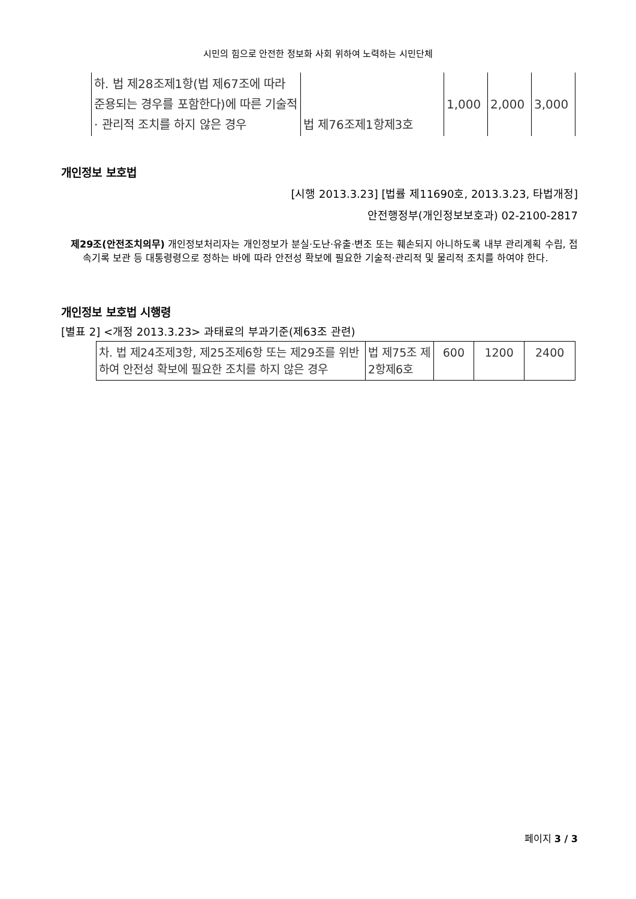시민의 힘으로 안전한 정보화 사회 위하여 노력하는 시민단체
| 하. 법 제28조제1항(법 제67조에 따라 준용되는 경우를 포함한다)에 따른 기술적 · 관리적 조치를 하지 않은 경우 | 법 제76조제1항제3호 | 1,000 | 2,000 | 3,000 |
개인정보 보호법
[시행 2013.3.23] [법률 제11690호, 2013.3.23, 타법개정]
안전행정부(개인정보보호과) 02-2100-2817
제29조(안전조치의무) 개인정보처리자는 개인정보가 분실·도난·유출·변조 또는 훼손되지 아니하도록 내부 관리계획 수립, 접속기록 보관 등 대통령령으로 정하는 바에 따라 안전성 확보에 필요한 기술적·관리적 및 물리적 조치를 하여야 한다.
개인정보 보호법 시행령
[별표 2] <개정 2013.3.23> 과태료의 부과기준(제63조 관련)
| 차. 법 제24조제3항, 제25조제6항 또는 제29조를 위반하여 안전성 확보에 필요한 조치를 하지 않은 경우 | 법 제75조 제2항제6호 | 600 | 1200 | 2400 |
페이지 3 / 3